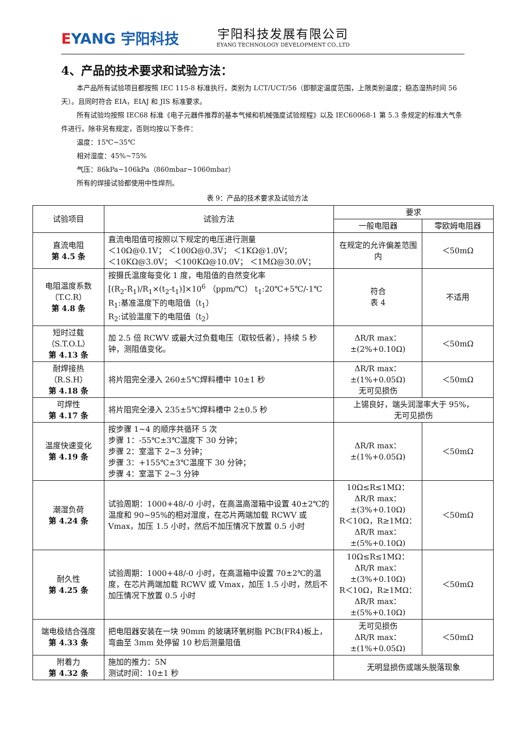EYANG 宇阳科技
宇阳科技发展有限公司
EYANG TECHNOLOGY DEVELOPMENT CO.,LTD
4、产品的技术要求和试验方法：
本产品所有试验项目都按照 IEC 115-8 标准执行，类别为 LCT/UCT/56（即额定温度范围，上限类别温度；稳态湿热时间 56 天）。且同时符合 EIA，EIAJ 和 JIS 标准要求。
所有试验均按照 IEC68 标准《电子元器件推荐的基本气候和机械强度试验规程》以及 IEC60068-1 第 5.3 条规定的标准大气条件进行。除非另有规定，否则均按以下条件：
温度：15℃~35℃
相对湿度：45%~75%
气压：86kPa~106kPa（860mbar~1060mbar）
所有的焊接试验都使用中性焊剂。
表 9：产品的技术要求及试验方法
| 试验项目 | 试验方法 | 要求 | |
| --- | --- | --- | --- |
| | | 一般电阻器 | 零欧姆电阻器 |
| 直流电阻 第 4.5 条 | 直流电阻值可按照以下规定的电压进行测量 ＜10Ω@0.1V； ＜100Ω@0.3V； ＜1KΩ@1.0V； ＜10KΩ@3.0V； ＜100KΩ@10.0V； ＜1MΩ@30.0V； | 在规定的允许偏差范围内 | ＜50mΩ |
| 电阻温度系数 （T.C.R） 第 4.8 条 | 按摄氏温度每变化 1 度，电阻值的自然变化率 [(R<sub>2</sub>-R<sub>1</sub>)/R<sub>1</sub>×(t<sub>2</sub>-t<sub>1</sub>)]×10<sup>6</sup> （ppm/℃） t<sub>1</sub>:20℃+5℃/-1℃ R<sub>1</sub>:基准温度下的电阻值（t<sub>1</sub>） R<sub>2</sub>:试验温度下的电阻值（t<sub>2</sub>） | 符合 表 4 | 不适用 |
| 短时过载 （S.T.O.L） 第 4.13 条 | 加 2.5 倍 RCWV 或最大过负载电压（取较低者），持续 5 秒钟，测阻值变化。 | ΔR/R max： ±(2%+0.10Ω) | ＜50mΩ |
| 耐焊接热 （R.S.H） 第 4.18 条 | 将片阻完全浸入 260±5℃焊料槽中 10±1 秒 | ΔR/R max： ±(1%+0.05Ω) 无可见损伤 | ＜50mΩ |
| 可焊性 第 4.17 条 | 将片阻完全浸入 235±5℃焊料槽中 2±0.5 秒 | 上锡良好，端头润湿率大于 95%， 无可见损伤 | |
| 温度快速变化 第 4.19 条 | 按步骤 1~4 的顺序共循环 5 次 步骤 1：-55℃±3℃温度下 30 分钟； 步骤 2：室温下 2~3 分钟； 步骤 3：+155℃±3℃温度下 30 分钟； 步骤 4：室温下 2~3 分钟 | ΔR/R max： ±(1%+0.05Ω) | ＜50mΩ |
| 潮湿负荷 第 4.24 条 | 试验周期：1000+48/-0 小时，在高温高湿箱中设置 40±2℃的温度和 90~95%的相对湿度，在芯片两端加载 RCWV 或 Vmax，加压 1.5 小时，然后不加压情况下放置 0.5 小时 | 10Ω≤R≤1MΩ： ΔR/R max： ±(3%+0.10Ω) R＜10Ω，R≥1MΩ： ΔR/R max： ±(5%+0.10Ω) | ＜50mΩ |
| 耐久性 第 4.25 条 | 试验周期：1000+48/-0 小时，在高温箱中设置 70±2℃的温度，在芯片两端加载 RCWV 或 Vmax，加压 1.5 小时，然后不加压情况下放置 0.5 小时 | 10Ω≤R≤1MΩ： ΔR/R max： ±(3%+0.10Ω) R＜10Ω，R≥1MΩ： ΔR/R max： ±(5%+0.10Ω) | ＜50mΩ |
| 端电极结合强度 第 4.33 条 | 把电阻器安装在一块 90mm 的玻璃环氧树脂 PCB(FR4)板上，弯曲至 3mm 处停留 10 秒后测量阻值 | 无可见损伤 ΔR/R max： ±(1%+0.05Ω) | ＜50mΩ |
| 附着力 第 4.32 条 | 施加的推力：5N 测试时间：10±1 秒 | 无明显损伤或端头脱落现象 | |